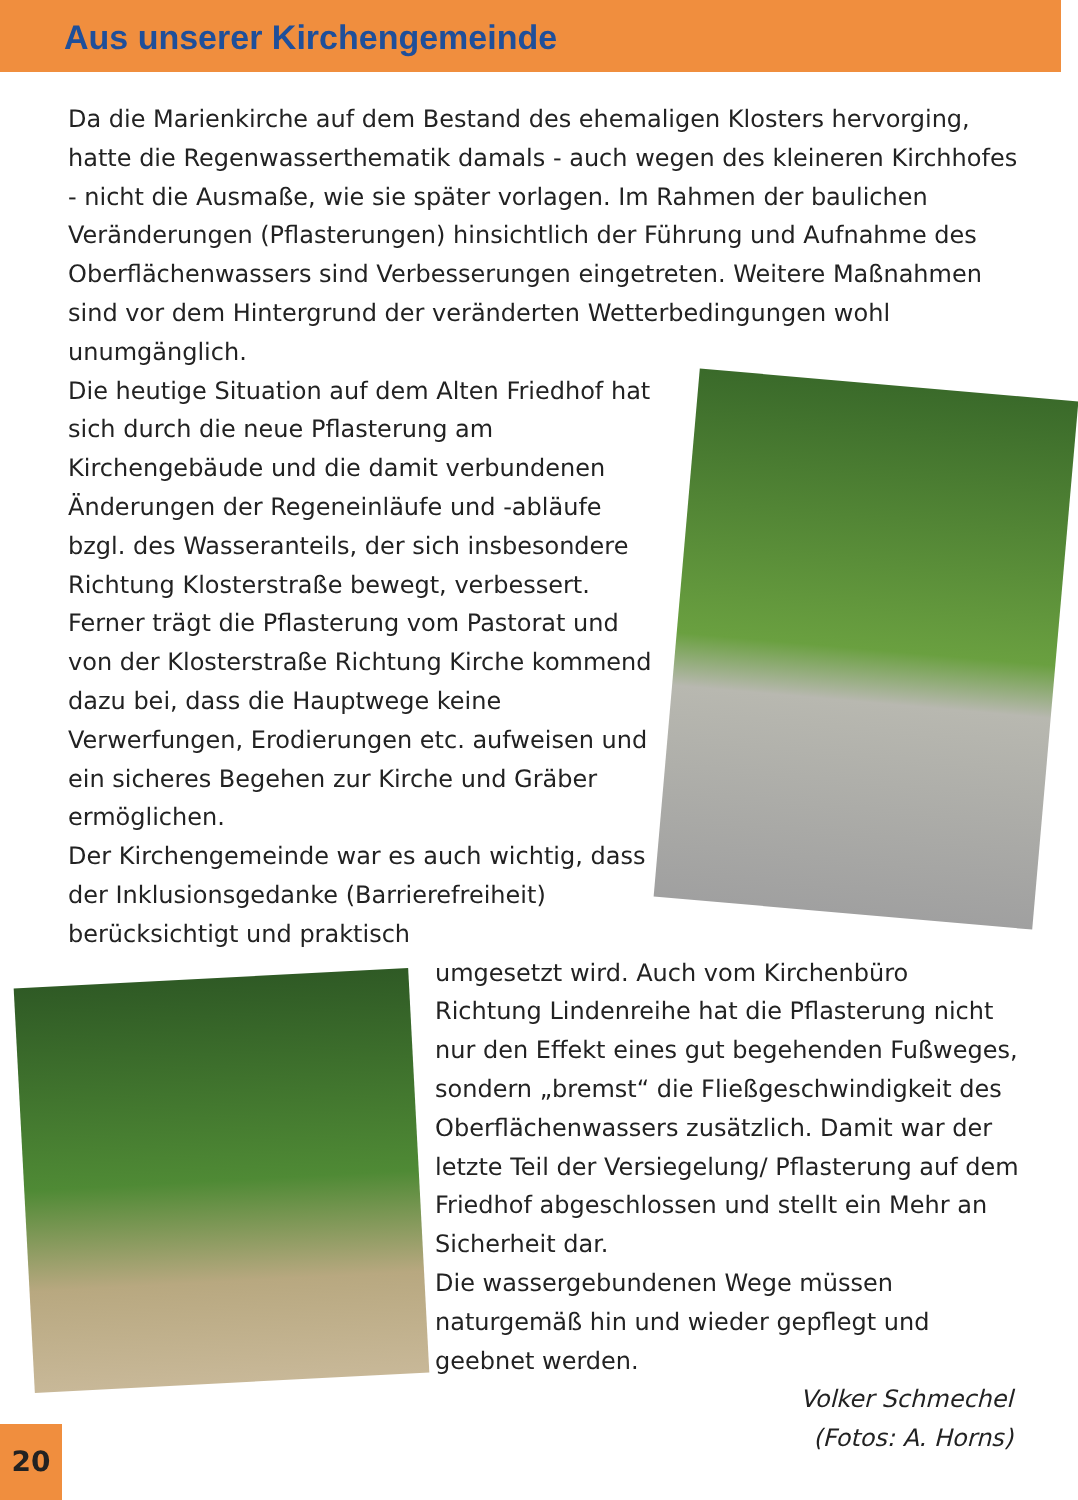Aus unserer Kirchengemeinde
Da die Marienkirche auf dem Bestand des ehemaligen Klosters hervorging, hatte die Regenwasserthematik damals - auch wegen des kleineren Kirchhofes - nicht die Ausmaße, wie sie später vorlagen. Im Rahmen der baulichen Veränderungen (Pflasterungen) hinsichtlich der Führung und Aufnahme des Oberflächenwassers sind Verbesserungen eingetreten. Weitere Maßnahmen sind vor dem Hintergrund der veränderten Wetterbedingungen wohl unumgänglich.
Die heutige Situation auf dem Alten Friedhof hat sich durch die neue Pflasterung am Kirchengebäude und die damit verbundenen Änderungen der Regeneinläufe und -abläufe bzgl. des Wasseranteils, der sich insbesondere Richtung Klosterstraße bewegt, verbessert. Ferner trägt die Pflasterung vom Pastorat und von der Klosterstraße Richtung Kirche kommend dazu bei, dass die Hauptwege keine Verwerfungen, Erodierungen etc. aufweisen und ein sicheres Begehen zur Kirche und Gräber ermöglichen.
Der Kirchengemeinde war es auch wichtig, dass der Inklusionsgedanke (Barrierefreiheit) berücksichtigt und praktisch
umgesetzt wird. Auch vom Kirchenbüro Richtung Lindenreihe hat die Pflasterung nicht nur den Effekt eines gut begehenden Fußweges, sondern „bremst“ die Fließgeschwindigkeit des Oberflächenwassers zusätzlich. Damit war der letzte Teil der Versiegelung/ Pflasterung auf dem Friedhof abgeschlossen und stellt ein Mehr an Sicherheit dar.
Die wassergebundenen Wege müssen naturgemäß hin und wieder gepflegt und geebnet werden.
Volker Schmechel
(Fotos: A. Horns)
20